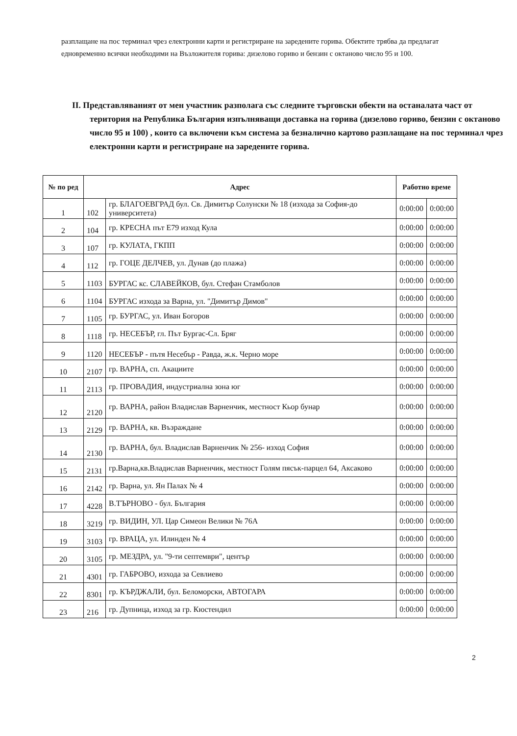разплащане на пос терминал чрез електронни карти и регистриране на заредените горива. Обектите трябва да предлагат едновременно всички необходими на Възложителя горива: дизелово гориво и бензин с октаново число 95 и 100.
II. Представляваният от мен участник разполага със следните търговски обекти на останалата част от територия на Република България изпълняващи доставка на горива (дизелово гориво, бензин с октаново число 95 и 100) , които са включени към система за безналично картово разплащане на пос терминал чрез електронни карти и регистриране на заредените горива.
| № по ред | Адрес | | Работно време | |
| --- | --- | --- | --- | --- |
| 1 | 102 | гр. БЛАГОЕВГРАД бул. Св. Димитър Солунски № 18 (изхода за София-до университета) | 0:00:00 | 0:00:00 |
| 2 | 104 | гр. КРЕСНА път Е79 изход Кула | 0:00:00 | 0:00:00 |
| 3 | 107 | гр. КУЛАТА, ГКПП | 0:00:00 | 0:00:00 |
| 4 | 112 | гр. ГОЦЕ ДЕЛЧЕВ, ул. Дунав (до плажа) | 0:00:00 | 0:00:00 |
| 5 | 1103 | БУРГАС кс. СЛАВЕЙКОВ, бул. Стефан Стамболов | 0:00:00 | 0:00:00 |
| 6 | 1104 | БУРГАС изхода за Варна, ул. "Димитър Димов" | 0:00:00 | 0:00:00 |
| 7 | 1105 | гр. БУРГАС, ул. Иван Богоров | 0:00:00 | 0:00:00 |
| 8 | 1118 | гр. НЕСЕБЪР, гл. Път Бургас-Сл. Бряг | 0:00:00 | 0:00:00 |
| 9 | 1120 | НЕСЕБЪР - пътя Несебър - Равда, ж.к. Черно море | 0:00:00 | 0:00:00 |
| 10 | 2107 | гр. ВАРНА, сп. Акациите | 0:00:00 | 0:00:00 |
| 11 | 2113 | гр. ПРОВАДИЯ, индустриална зона юг | 0:00:00 | 0:00:00 |
| 12 | 2120 | гр. ВАРНА, район Владислав Варненчик, местност Кьор бунар | 0:00:00 | 0:00:00 |
| 13 | 2129 | гр. ВАРНА, кв. Възраждане | 0:00:00 | 0:00:00 |
| 14 | 2130 | гр. ВАРНА, бул. Владислав Варненчик № 256- изход София | 0:00:00 | 0:00:00 |
| 15 | 2131 | гр.Варна,кв.Владислав Варненчик, местност Голям пясък-парцел 64, Аксаково | 0:00:00 | 0:00:00 |
| 16 | 2142 | гр. Варна, ул. Ян Палах № 4 | 0:00:00 | 0:00:00 |
| 17 | 4228 | В.ТЪРНОВО - бул. България | 0:00:00 | 0:00:00 |
| 18 | 3219 | гр. ВИДИН, УЛ. Цар Симеон Велики № 76А | 0:00:00 | 0:00:00 |
| 19 | 3103 | гр. ВРАЦА, ул. Илинден № 4 | 0:00:00 | 0:00:00 |
| 20 | 3105 | гр. МЕЗДРА, ул. "9-ти септември", център | 0:00:00 | 0:00:00 |
| 21 | 4301 | гр. ГАБРОВО, изхода за Севлиево | 0:00:00 | 0:00:00 |
| 22 | 8301 | гр. КЪРДЖАЛИ, бул. Беломорски, АВТОГАРА | 0:00:00 | 0:00:00 |
| 23 | 216 | гр. Дупница, изход за гр. Кюстендил | 0:00:00 | 0:00:00 |
2